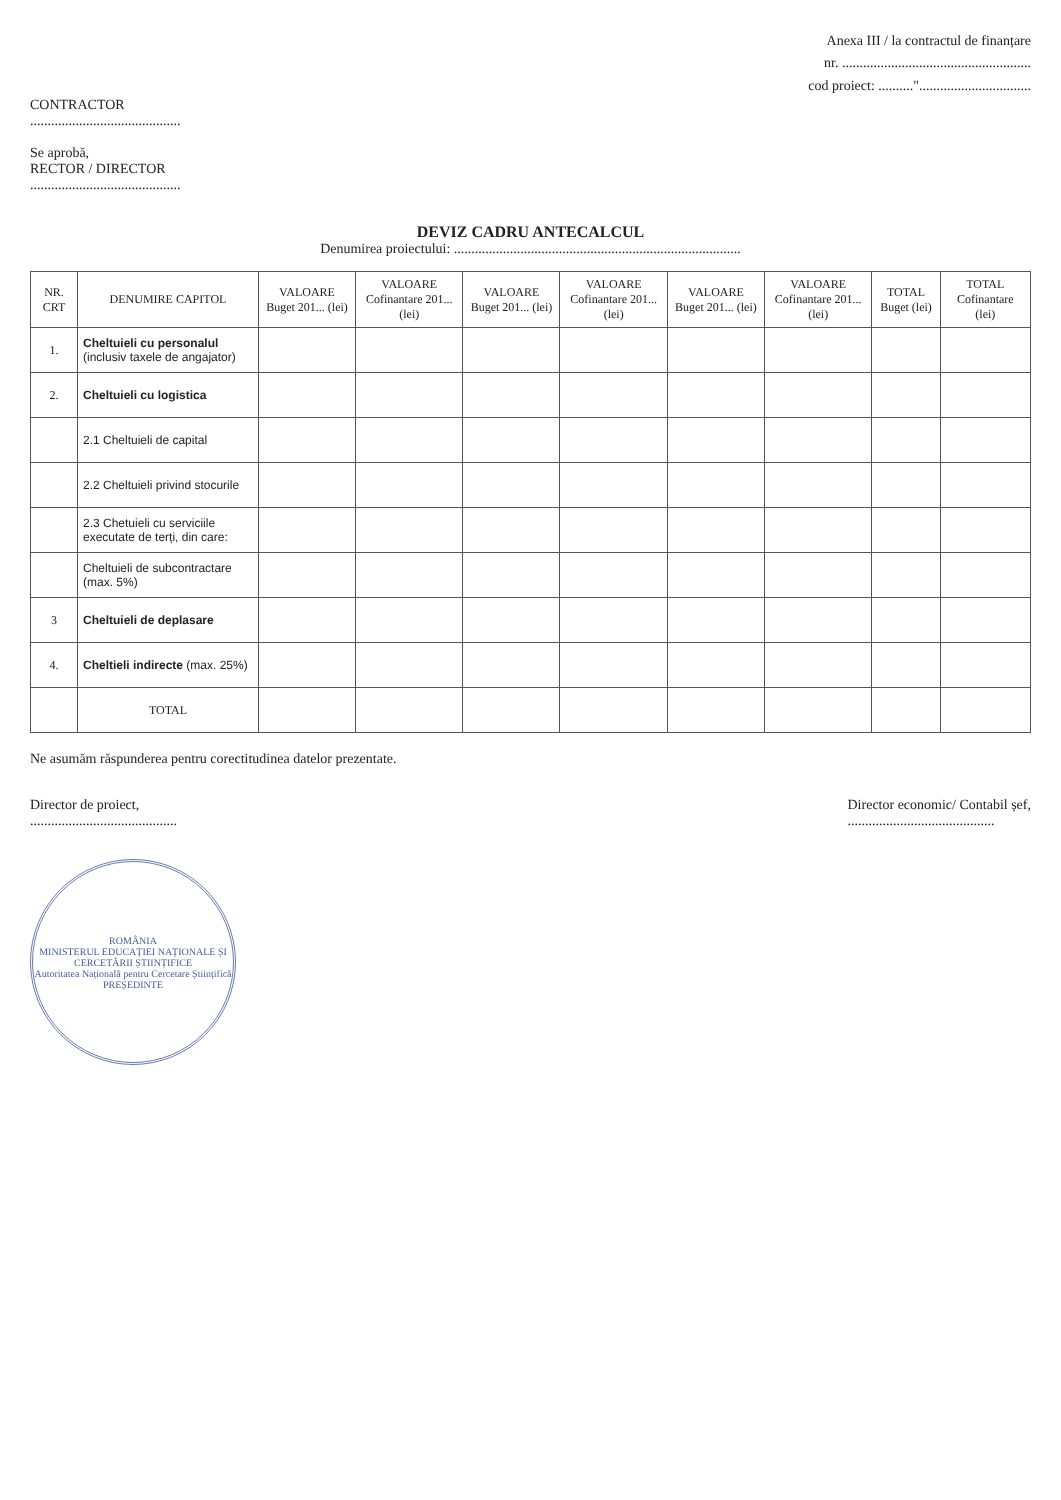Anexa III / la contractul de finanțare
nr. ......................................................
cod proiect: .........."................................
CONTRACTOR
...........................................
Se aprobă,
RECTOR / DIRECTOR
...........................................
DEVIZ CADRU ANTECALCUL
Denumirea proiectului: ..................................................................................
| NR. CRT | DENUMIRE CAPITOL | VALOARE Buget 201... (lei) | VALOARE Cofinantare 201... (lei) | VALOARE Buget 201... (lei) | VALOARE Cofinantare 201... (lei) | VALOARE Buget 201... (lei) | VALOARE Cofinantare 201... (lei) | TOTAL Buget (lei) | TOTAL Cofinantare (lei) |
| --- | --- | --- | --- | --- | --- | --- | --- | --- | --- |
| 1. | Cheltuieli cu personalul (inclusiv taxele de angajator) | | | | | | | | |
| 2. | Cheltuieli cu logistica | | | | | | | | |
| | 2.1 Cheltuieli de capital | | | | | | | | |
| | 2.2 Cheltuieli privind stocurile | | | | | | | | |
| | 2.3 Chetuieli cu serviciile executate de terți, din care: | | | | | | | | |
| | Cheltuieli de subcontractare (max. 5%) | | | | | | | | |
| 3 | Cheltuieli de deplasare | | | | | | | | |
| 4. | Cheltieli indirecte (max. 25%) | | | | | | | | |
| | TOTAL | | | | | | | | |
Ne asumăm răspunderea pentru corectitudinea datelor prezentate.
Director de proiect,
..........................................
Director economic/ Contabil șef,
..........................................
ROMÂNIA
MINISTERUL EDUCAȚIEI NAȚIONALE ȘI CERCETĂRII ȘTIINȚIFICE
Autoritatea Națională pentru Cercetare Științifică
PREȘEDINTE